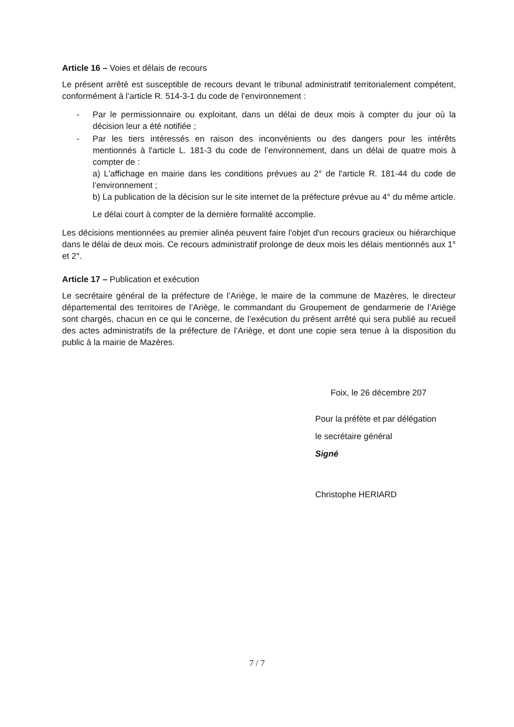Article 16 – Voies et délais de recours
Le présent arrêté est susceptible de recours devant le tribunal administratif territorialement compétent, conformément à l’article R. 514-3-1 du code de l’environnement :
- Par le permissionnaire ou exploitant, dans un délai de deux mois à compter du jour où la décision leur a été notifiée ;
- Par les tiers intéressés en raison des inconvénients ou des dangers pour les intérêts mentionnés à l'article L. 181-3 du code de l’environnement, dans un délai de quatre mois à compter de :
a) L'affichage en mairie dans les conditions prévues au 2° de l'article R. 181-44 du code de l’environnement ;
b) La publication de la décision sur le site internet de la préfecture prévue au 4° du même article.
Le délai court à compter de la dernière formalité accomplie.
Les décisions mentionnées au premier alinéa peuvent faire l'objet d'un recours gracieux ou hiérarchique dans le délai de deux mois. Ce recours administratif prolonge de deux mois les délais mentionnés aux 1° et 2°.
Article 17 – Publication et exécution
Le secrétaire général de la préfecture de l’Ariège, le maire de la commune de Mazères, le directeur départemental des territoires de l’Ariège, le commandant du Groupement de gendarmerie de l’Ariège sont chargés, chacun en ce qui le concerne, de l’exécution du présent arrêté qui sera publié au recueil des actes administratifs de la préfecture de l’Ariège, et dont une copie sera tenue à la disposition du public à la mairie de Mazères.
Foix, le 26 décembre 207
Pour la préfète et par délégation
le secrétaire général
Signé
Christophe HERIARD
7 / 7